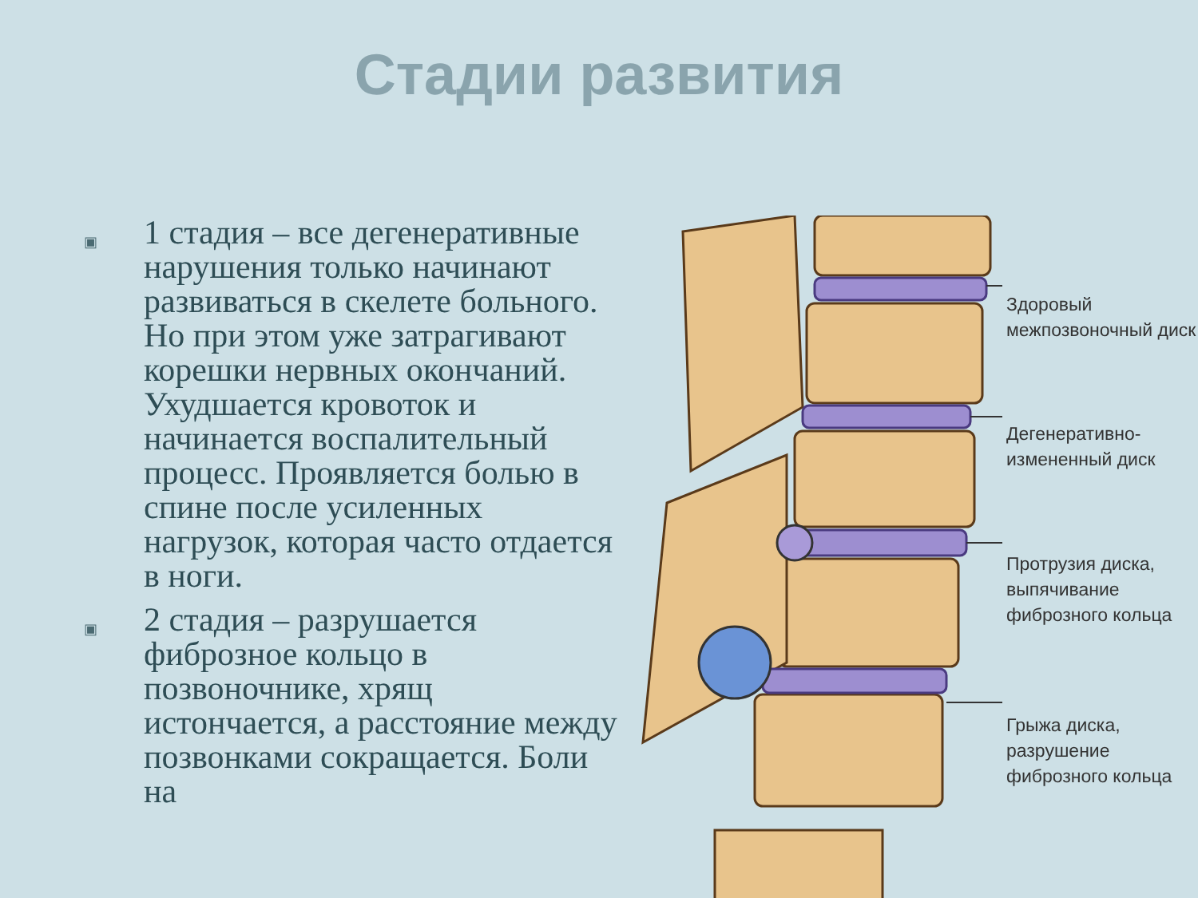Стадии развития
▣
1 стадия – все дегенеративные нарушения только начинают развиваться в скелете больного. Но при этом уже затрагивают корешки нервных окончаний. Ухудшается кровоток и начинается воспалительный процесс. Проявляется болью в спине после усиленных нагрузок, которая часто отдается в ноги.
▣
2 стадия – разрушается фиброзное кольцо в позвоночнике, хрящ истончается, а расстояние между позвонками сокращается. Боли на
Здоровый межпозвоночный диск
Дегенеративно-измененный диск
Протрузия диска, выпячивание фиброзного кольца
Грыжа диска, разрушение фиброзного кольца